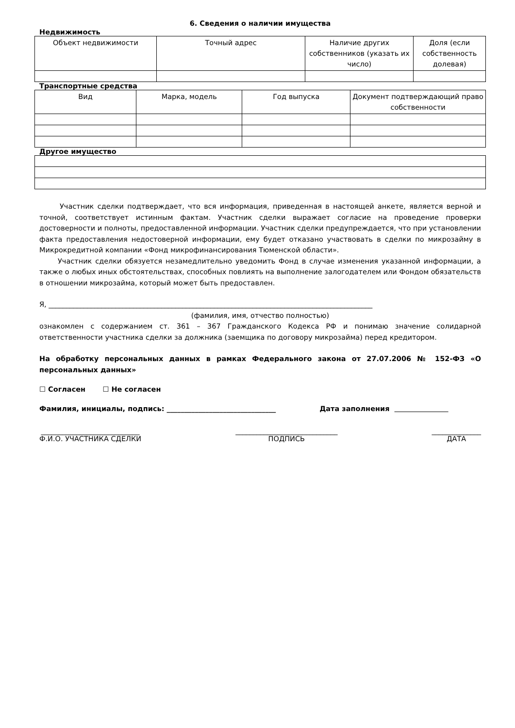6. Сведения о наличии имущества
Недвижимость
| Объект недвижимости | Точный адрес | Наличие других собственников (указать их число) | Доля (если собственность долевая) |
| --- | --- | --- | --- |
Транспортные средства
| Вид | Марка, модель | Год выпуска | Документ подтверждающий право собственности |
| --- | --- | --- | --- |
Другое имущество
Участник сделки подтверждает, что вся информация, приведенная в настоящей анкете, является верной и точной, соответствует истинным фактам. Участник сделки выражает согласие на проведение проверки достоверности и полноты, предоставленной информации. Участник сделки предупреждается, что при установлении факта предоставления недостоверной информации, ему будет отказано участвовать в сделки по микрозайму в Микрокредитной компании «Фонд микрофинансирования Тюменской области».
Участник сделки обязуется незамедлительно уведомить Фонд в случае изменения указанной информации, а также о любых иных обстоятельствах, способных повлиять на выполнение залогодателем или Фондом обязательств в отношении микрозайма, который может быть предоставлен.
Я, ____________________________________________________________________________________________
(фамилия, имя, отчество полностью)
ознакомлен с содержанием ст. 361 – 367 Гражданского Кодекса РФ и понимаю значение солидарной ответственности участника сделки за должника (заемщика по договору микрозайма) перед кредитором.
На обработку персональных данных в рамках Федерального закона от 27.07.2006 № 152-ФЗ «О персональных данных»
☐ Согласен ☐ Не согласен
Фамилия, инициалы, подпись: _______________________________ Дата заполнения
____________________________
Ф.И.О. УЧАСТНИКА СДЕЛКИ
_____________________________
ПОДПИСЬ
______________
ДАТА